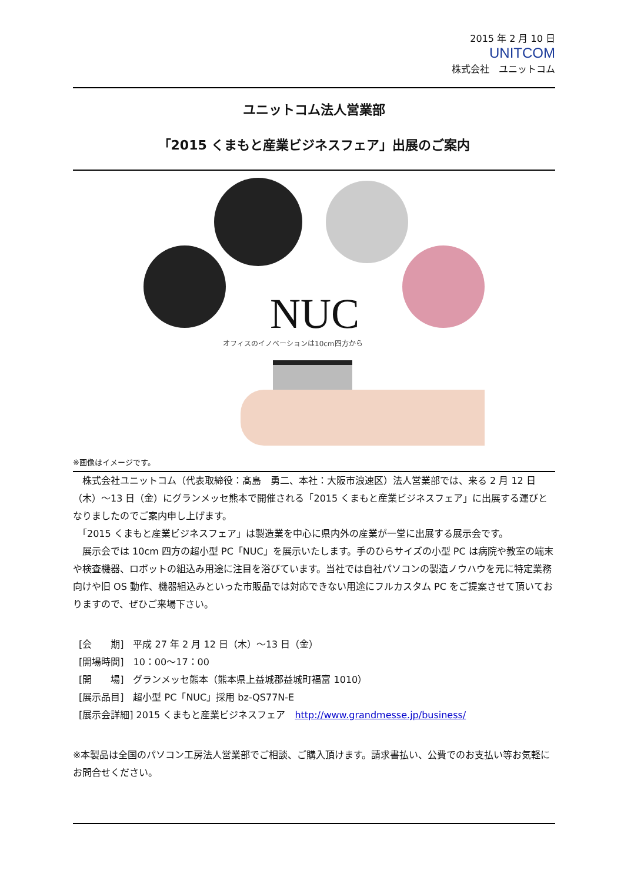2015 年 2 月 10 日
UNITCOM
株式会社　ユニットコム
ユニットコム法人営業部
「2015 くまもと産業ビジネスフェア」出展のご案内
NUC
オフィスのイノベーションは10cm四方から
※画像はイメージです。
　株式会社ユニットコム（代表取締役：髙島　勇二、本社：大阪市浪速区）法人営業部では、来る 2 月 12 日（木）～13 日（金）にグランメッセ熊本で開催される「2015 くまもと産業ビジネスフェア」に出展する運びとなりましたのでご案内申し上げます。
　「2015 くまもと産業ビジネスフェア」は製造業を中心に県内外の産業が一堂に出展する展示会です。
　展示会では 10cm 四方の超小型 PC「NUC」を展示いたします。手のひらサイズの小型 PC は病院や教室の端末や検査機器、ロボットの組込み用途に注目を浴びています。当社では自社パソコンの製造ノウハウを元に特定業務向けや旧 OS 動作、機器組込みといった市販品では対応できない用途にフルカスタム PC をご提案させて頂いておりますので、ぜひご来場下さい。
[会　　期]　平成 27 年 2 月 12 日（木）～13 日（金）
[開場時間]　10：00～17：00
[開　　場]　グランメッセ熊本（熊本県上益城郡益城町福富 1010）
[展示品目]　超小型 PC「NUC」採用 bz-QS77N-E
[展示会詳細] 2015 くまもと産業ビジネスフェア　http://www.grandmesse.jp/business/
※本製品は全国のパソコン工房法人営業部でご相談、ご購入頂けます。請求書払い、公費でのお支払い等お気軽にお問合せください。